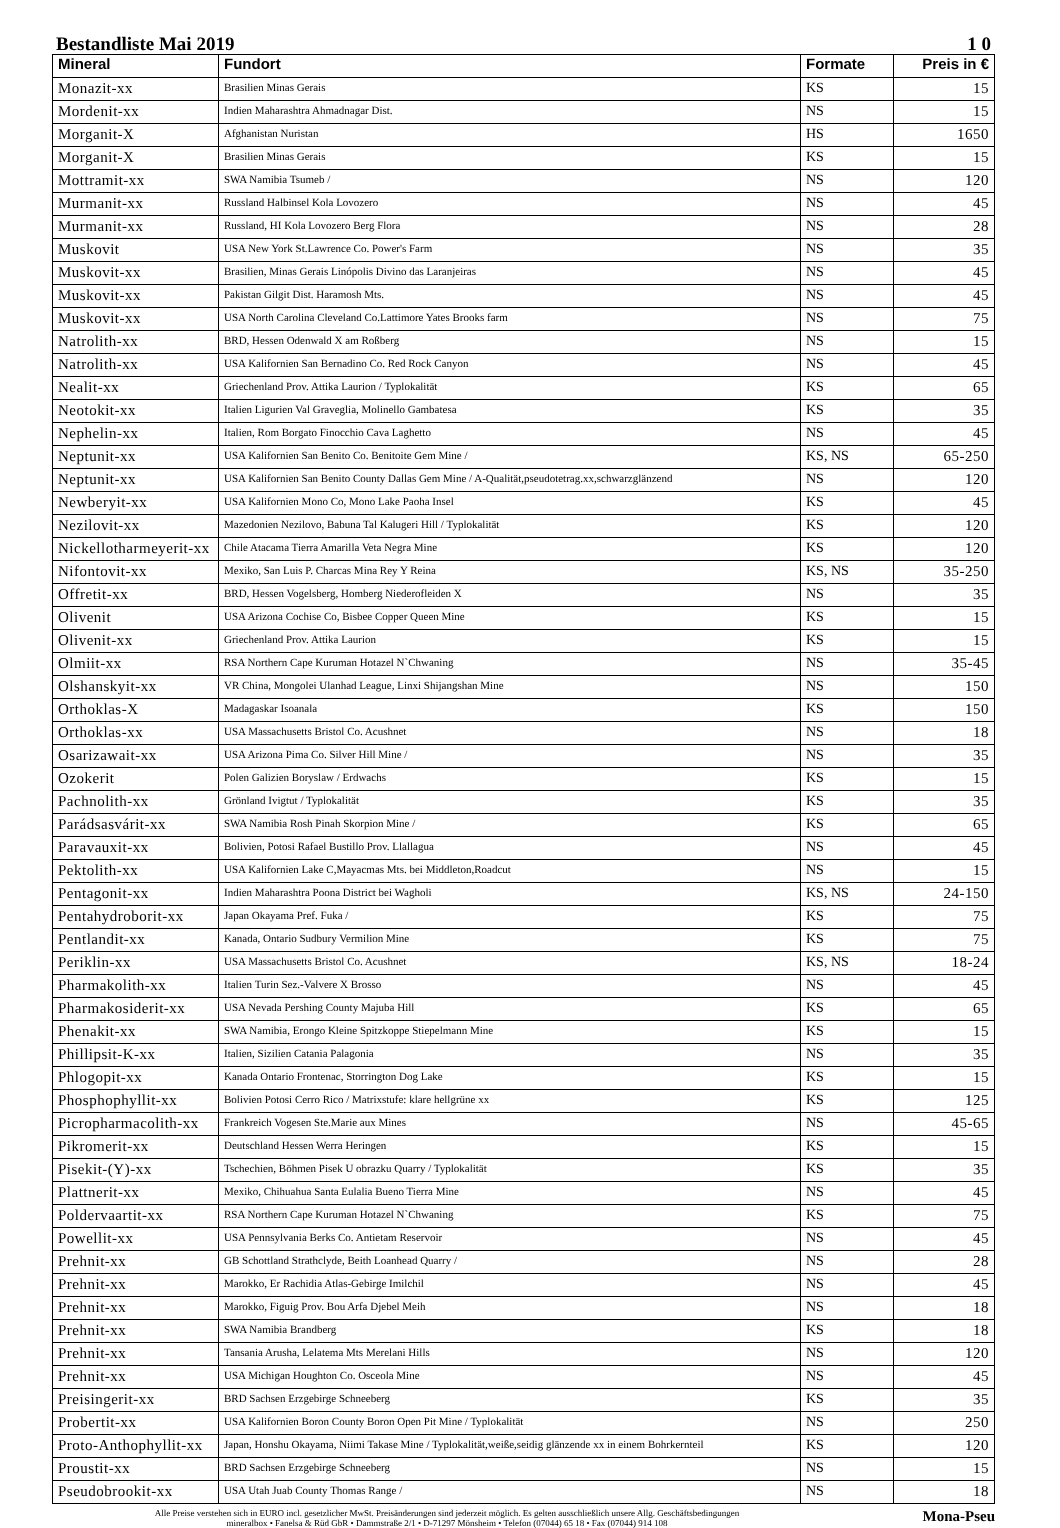Bestandliste Mai 2019 1 0
| Mineral | Fundort | Formate | Preis in € |
| --- | --- | --- | --- |
| Monazit-xx | Brasilien Minas Gerais | KS | 15 |
| Mordenit-xx | Indien Maharashtra Ahmadnagar Dist. | NS | 15 |
| Morganit-X | Afghanistan Nuristan | HS | 1650 |
| Morganit-X | Brasilien Minas Gerais | KS | 15 |
| Mottramit-xx | SWA Namibia Tsumeb / | NS | 120 |
| Murmanit-xx | Russland Halbinsel Kola Lovozero | NS | 45 |
| Murmanit-xx | Russland, HI Kola Lovozero Berg Flora | NS | 28 |
| Muskovit | USA New York St.Lawrence Co. Power's Farm | NS | 35 |
| Muskovit-xx | Brasilien, Minas Gerais Linópolis Divino das Laranjeiras | NS | 45 |
| Muskovit-xx | Pakistan Gilgit Dist. Haramosh Mts. | NS | 45 |
| Muskovit-xx | USA North Carolina Cleveland Co.Lattimore Yates Brooks farm | NS | 75 |
| Natrolith-xx | BRD, Hessen Odenwald X am Roßberg | NS | 15 |
| Natrolith-xx | USA Kalifornien San Bernadino Co. Red Rock Canyon | NS | 45 |
| Nealit-xx | Griechenland Prov. Attika Laurion / Typlokalität | KS | 65 |
| Neotokit-xx | Italien Ligurien Val Graveglia, Molinello Gambatesa | KS | 35 |
| Nephelin-xx | Italien, Rom Borgato Finocchio Cava Laghetto | NS | 45 |
| Neptunit-xx | USA Kalifornien San Benito Co. Benitoite Gem Mine / | KS, NS | 65-250 |
| Neptunit-xx | USA Kalifornien San Benito County Dallas Gem Mine / A-Qualität,pseudotetrag.xx,schwarzglänzend | NS | 120 |
| Newberyit-xx | USA Kalifornien Mono Co, Mono Lake Paoha Insel | KS | 45 |
| Nezilovit-xx | Mazedonien Nezilovo, Babuna Tal Kalugeri Hill / Typlokalität | KS | 120 |
| Nickellotharmeyerit-xx | Chile Atacama Tierra Amarilla Veta Negra Mine | KS | 120 |
| Nifontovit-xx | Mexiko, San Luis P. Charcas Mina Rey Y Reina | KS, NS | 35-250 |
| Offretit-xx | BRD, Hessen Vogelsberg, Homberg Niederofleiden X | NS | 35 |
| Olivenit | USA Arizona Cochise Co, Bisbee Copper Queen Mine | KS | 15 |
| Olivenit-xx | Griechenland Prov. Attika Laurion | KS | 15 |
| Olmiit-xx | RSA Northern Cape Kuruman Hotazel N`Chwaning | NS | 35-45 |
| Olshanskyit-xx | VR China, Mongolei Ulanhad League, Linxi Shijangshan Mine | NS | 150 |
| Orthoklas-X | Madagaskar Isoanala | KS | 150 |
| Orthoklas-xx | USA Massachusetts Bristol Co. Acushnet | NS | 18 |
| Osarizawait-xx | USA Arizona Pima Co. Silver Hill Mine / | NS | 35 |
| Ozokerit | Polen Galizien Boryslaw / Erdwachs | KS | 15 |
| Pachnolith-xx | Grönland Ivigtut / Typlokalität | KS | 35 |
| Parádsasvárit-xx | SWA Namibia Rosh Pinah Skorpion Mine / | KS | 65 |
| Paravauxit-xx | Bolivien, Potosi Rafael Bustillo Prov. Llallagua | NS | 45 |
| Pektolith-xx | USA Kalifornien Lake C,Mayacmas Mts. bei Middleton,Roadcut | NS | 15 |
| Pentagonit-xx | Indien Maharashtra Poona District bei Wagholi | KS, NS | 24-150 |
| Pentahydroborit-xx | Japan Okayama Pref. Fuka / | KS | 75 |
| Pentlandit-xx | Kanada, Ontario Sudbury Vermilion Mine | KS | 75 |
| Periklin-xx | USA Massachusetts Bristol Co. Acushnet | KS, NS | 18-24 |
| Pharmakolith-xx | Italien Turin Sez.-Valvere X Brosso | NS | 45 |
| Pharmakosiderit-xx | USA Nevada Pershing County Majuba Hill | KS | 65 |
| Phenakit-xx | SWA Namibia, Erongo Kleine Spitzkoppe Stiepelmann Mine | KS | 15 |
| Phillipsit-K-xx | Italien, Sizilien Catania Palagonia | NS | 35 |
| Phlogopit-xx | Kanada Ontario Frontenac, Storrington Dog Lake | KS | 15 |
| Phosphophyllit-xx | Bolivien Potosi Cerro Rico / Matrixstufe: klare hellgrüne xx | KS | 125 |
| Picropharmacolith-xx | Frankreich Vogesen Ste.Marie aux Mines | NS | 45-65 |
| Pikromerit-xx | Deutschland Hessen Werra Heringen | KS | 15 |
| Pisekit-(Y)-xx | Tschechien, Böhmen Pisek U obrazku Quarry / Typlokalität | KS | 35 |
| Plattnerit-xx | Mexiko, Chihuahua Santa Eulalia Bueno Tierra Mine | NS | 45 |
| Poldervaartit-xx | RSA Northern Cape Kuruman Hotazel N`Chwaning | KS | 75 |
| Powellit-xx | USA Pennsylvania Berks Co. Antietam Reservoir | NS | 45 |
| Prehnit-xx | GB Schottland Strathclyde, Beith Loanhead Quarry / | NS | 28 |
| Prehnit-xx | Marokko, Er Rachidia Atlas-Gebirge Imilchil | NS | 45 |
| Prehnit-xx | Marokko, Figuig Prov. Bou Arfa Djebel Meih | NS | 18 |
| Prehnit-xx | SWA Namibia Brandberg | KS | 18 |
| Prehnit-xx | Tansania Arusha, Lelatema Mts Merelani Hills | NS | 120 |
| Prehnit-xx | USA Michigan Houghton Co. Osceola Mine | NS | 45 |
| Preisingerit-xx | BRD Sachsen Erzgebirge Schneeberg | KS | 35 |
| Probertit-xx | USA Kalifornien Boron County Boron Open Pit Mine / Typlokalität | NS | 250 |
| Proto-Anthophyllit-xx | Japan, Honshu Okayama, Niimi Takase Mine / Typlokalität,weiße,seidig glänzende xx in einem Bohrkernteil | KS | 120 |
| Proustit-xx | BRD Sachsen Erzgebirge Schneeberg | NS | 15 |
| Pseudobrookit-xx | USA Utah Juab County Thomas Range / | NS | 18 |
Alle Preise verstehen sich in EURO incl. gesetzlicher MwSt. Preisänderungen sind jederzeit möglich. Es gelten ausschließlich unsere Allg. Geschäftsbedingungen
mineralbox • Fanelsa & Rüd GbR • Dammstraße 2/1 • D-71297 Mönsheim • Telefon (07044) 65 18 • Fax (07044) 914 108
Mona-Pseu